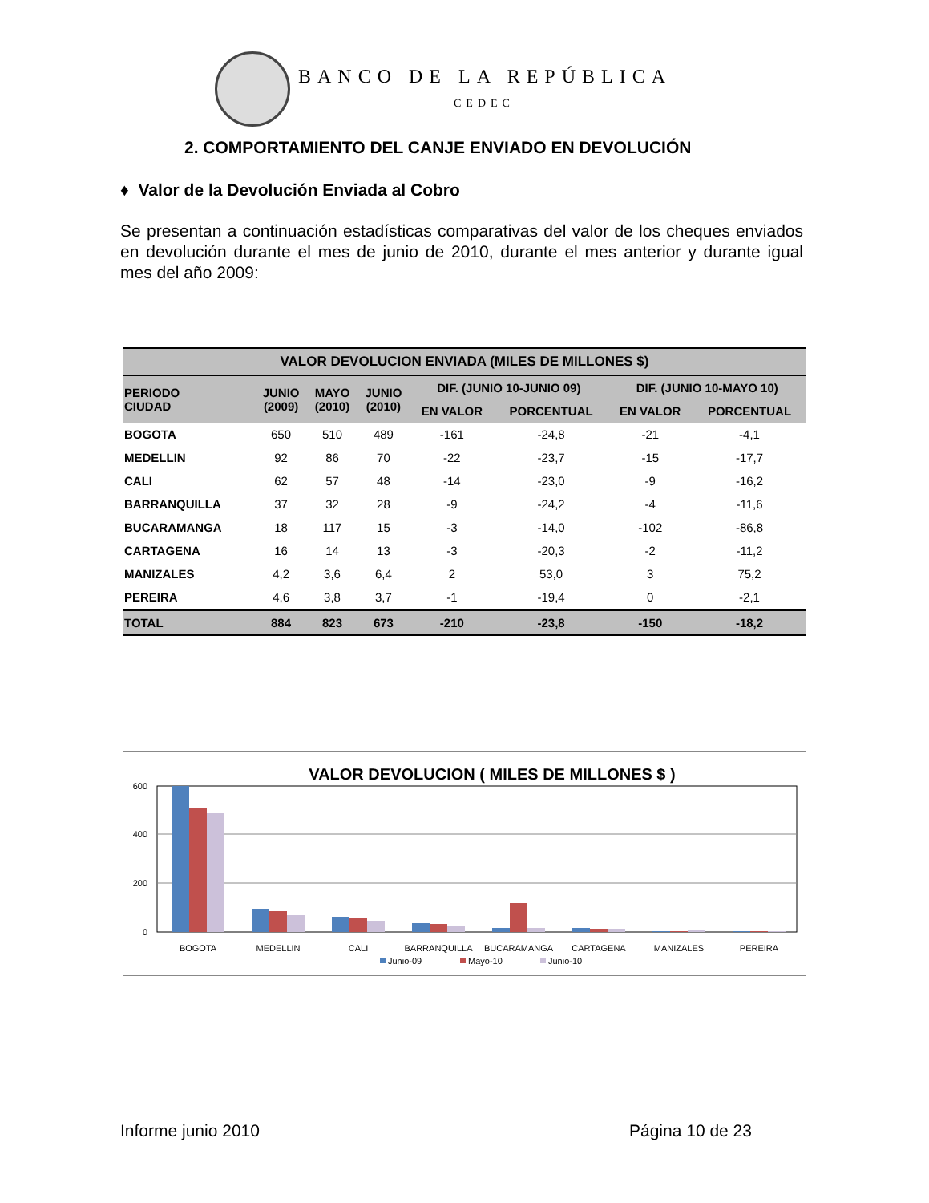BANCO DE LA REPÚBLICA
CEDEC
2. COMPORTAMIENTO DEL CANJE ENVIADO EN DEVOLUCIÓN
♦ Valor de la Devolución Enviada al Cobro
Se presentan a continuación estadísticas comparativas del valor de los cheques enviados en devolución durante el mes de junio de 2010, durante el mes anterior y durante igual mes del año 2009:
| VALOR DEVOLUCION ENVIADA (MILES DE MILLONES $) | | | | | | | |
| --- | --- | --- | --- | --- | --- | --- | --- |
| PERIODO CIUDAD | JUNIO (2009) | MAYO (2010) | JUNIO (2010) | DIF. (JUNIO 10-JUNIO 09) | | DIF. (JUNIO 10-MAYO 10) | |
| | | | | EN VALOR | PORCENTUAL | EN VALOR | PORCENTUAL |
| BOGOTA | 650 | 510 | 489 | -161 | -24,8 | -21 | -4,1 |
| MEDELLIN | 92 | 86 | 70 | -22 | -23,7 | -15 | -17,7 |
| CALI | 62 | 57 | 48 | -14 | -23,0 | -9 | -16,2 |
| BARRANQUILLA | 37 | 32 | 28 | -9 | -24,2 | -4 | -11,6 |
| BUCARAMANGA | 18 | 117 | 15 | -3 | -14,0 | -102 | -86,8 |
| CARTAGENA | 16 | 14 | 13 | -3 | -20,3 | -2 | -11,2 |
| MANIZALES | 4,2 | 3,6 | 6,4 | 2 | 53,0 | 3 | 75,2 |
| PEREIRA | 4,6 | 3,8 | 3,7 | -1 | -19,4 | 0 | -2,1 |
| TOTAL | 884 | 823 | 673 | -210 | -23,8 | -150 | -18,2 |
VALOR DEVOLUCION ( MILES DE MILLONES $ )
600
400
200
0
BOGOTA
MEDELLIN
CALI
BARRANQUILLA
BUCARAMANGA
CARTAGENA
MANIZALES
PEREIRA
Junio-09
Mayo-10
Junio-10
Informe junio 2010 Página 10 de 23